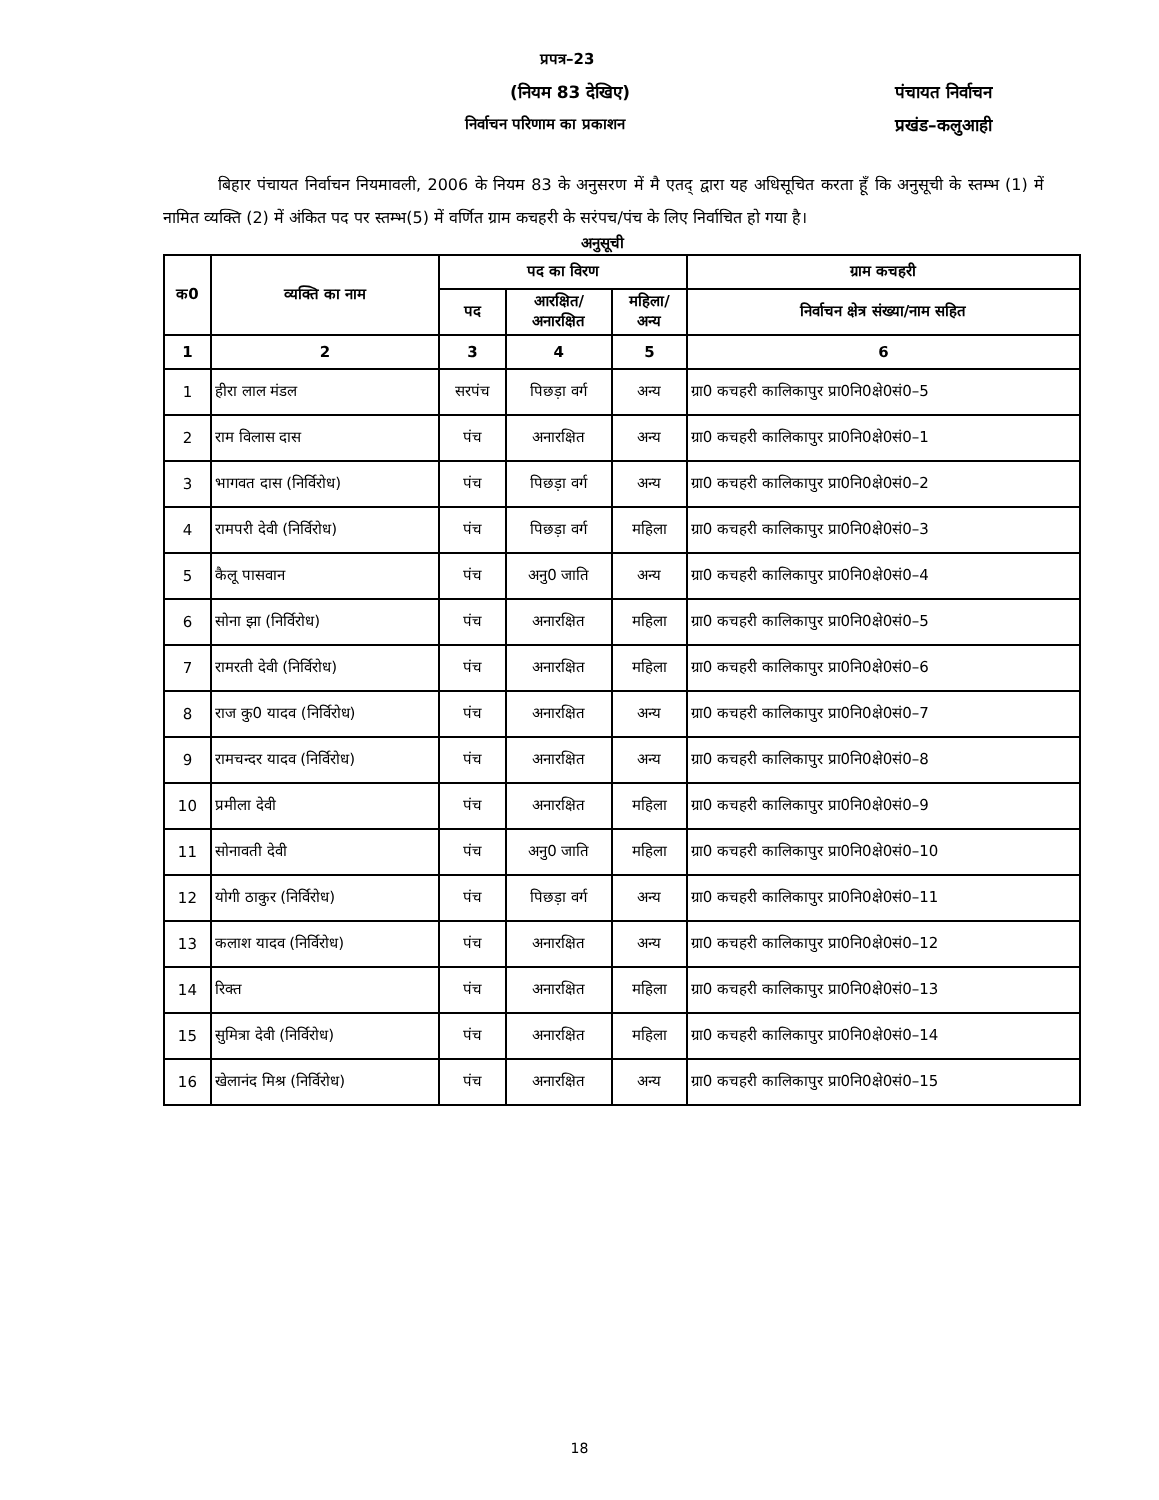प्रपत्र–23
(नियम 83 देखिए) पंचायत निर्वाचन
निर्वाचन परिणाम का प्रकाशन प्रखंड–कलुआही
बिहार पंचायत निर्वाचन नियमावली, 2006 के नियम 83 के अनुसरण में मै एतद् द्वारा यह अधिसूचित करता हूँ कि अनुसूची के स्तम्भ (1) में नामित व्यक्ति (2) में अंकित पद पर स्तम्भ(5) में वर्णित ग्राम कचहरी के सरंपच/पंच के लिए निर्वाचित हो गया है।
अनुसूची
| क0 | व्यक्ति का नाम | पद का विरण | | | ग्राम कचहरी |
| --- | --- | --- | --- | --- | --- |
| | | पद | आरक्षित/ अनारक्षित | महिला/ अन्य | निर्वाचन क्षेत्र संख्या/नाम सहित |
| 1 | 2 | 3 | 4 | 5 | 6 |
| 1 | हीरा लाल मंडल | सरपंच | पिछड़ा वर्ग | अन्य | ग्रा0 कचहरी कालिकापुर प्रा0नि0क्षे0सं0–5 |
| 2 | राम विलास दास | पंच | अनारक्षित | अन्य | ग्रा0 कचहरी कालिकापुर प्रा0नि0क्षे0सं0–1 |
| 3 | भागवत दास (निर्विरोध) | पंच | पिछड़ा वर्ग | अन्य | ग्रा0 कचहरी कालिकापुर प्रा0नि0क्षे0सं0–2 |
| 4 | रामपरी देवी (निर्विरोध) | पंच | पिछड़ा वर्ग | महिला | ग्रा0 कचहरी कालिकापुर प्रा0नि0क्षे0सं0–3 |
| 5 | कैलू पासवान | पंच | अनु0 जाति | अन्य | ग्रा0 कचहरी कालिकापुर प्रा0नि0क्षे0सं0–4 |
| 6 | सोना झा (निर्विरोध) | पंच | अनारक्षित | महिला | ग्रा0 कचहरी कालिकापुर प्रा0नि0क्षे0सं0–5 |
| 7 | रामरती देवी (निर्विरोध) | पंच | अनारक्षित | महिला | ग्रा0 कचहरी कालिकापुर प्रा0नि0क्षे0सं0–6 |
| 8 | राज कु0 यादव (निर्विरोध) | पंच | अनारक्षित | अन्य | ग्रा0 कचहरी कालिकापुर प्रा0नि0क्षे0सं0–7 |
| 9 | रामचन्दर यादव (निर्विरोध) | पंच | अनारक्षित | अन्य | ग्रा0 कचहरी कालिकापुर प्रा0नि0क्षे0सं0–8 |
| 10 | प्रमीला देवी | पंच | अनारक्षित | महिला | ग्रा0 कचहरी कालिकापुर प्रा0नि0क्षे0सं0–9 |
| 11 | सोनावती देवी | पंच | अनु0 जाति | महिला | ग्रा0 कचहरी कालिकापुर प्रा0नि0क्षे0सं0–10 |
| 12 | योगी ठाकुर (निर्विरोध) | पंच | पिछड़ा वर्ग | अन्य | ग्रा0 कचहरी कालिकापुर प्रा0नि0क्षे0सं0–11 |
| 13 | कलाश यादव (निर्विरोध) | पंच | अनारक्षित | अन्य | ग्रा0 कचहरी कालिकापुर प्रा0नि0क्षे0सं0–12 |
| 14 | रिक्त | पंच | अनारक्षित | महिला | ग्रा0 कचहरी कालिकापुर प्रा0नि0क्षे0सं0–13 |
| 15 | सुमित्रा देवी (निर्विरोध) | पंच | अनारक्षित | महिला | ग्रा0 कचहरी कालिकापुर प्रा0नि0क्षे0सं0–14 |
| 16 | खेलानंद मिश्र (निर्विरोध) | पंच | अनारक्षित | अन्य | ग्रा0 कचहरी कालिकापुर प्रा0नि0क्षे0सं0–15 |
18